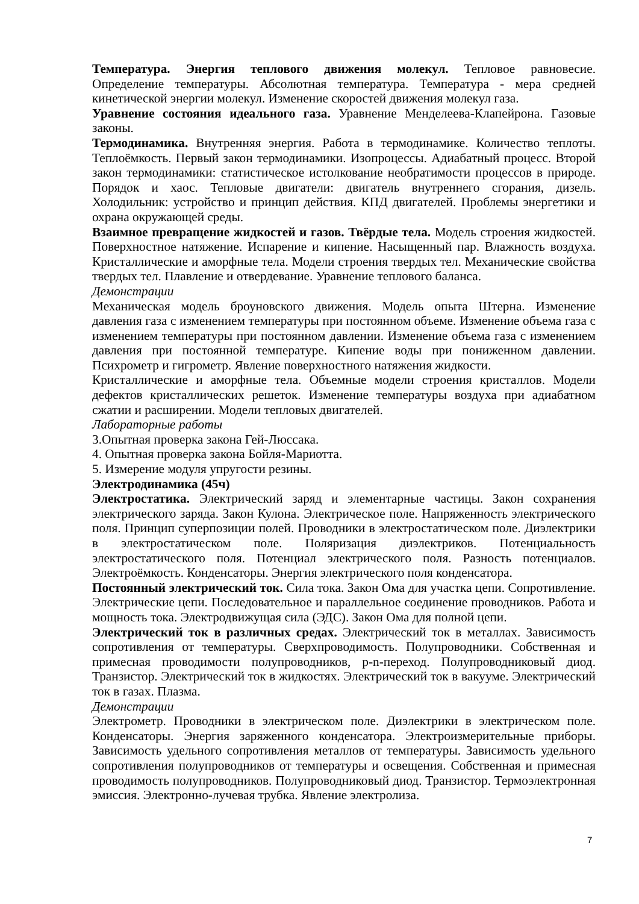Температура. Энергия теплового движения молекул. Тепловое равновесие. Определение температуры. Абсолютная температура. Температура - мера средней кинетической энергии молекул. Изменение скоростей движения молекул газа.
Уравнение состояния идеального газа. Уравнение Менделеева-Клапейрона. Газовые законы.
Термодинамика. Внутренняя энергия. Работа в термодинамике. Количество теплоты. Теплоёмкость. Первый закон термодинамики. Изопроцессы. Адиабатный процесс. Второй закон термодинамики: статистическое истолкование необратимости процессов в природе. Порядок и хаос. Тепловые двигатели: двигатель внутреннего сгорания, дизель. Холодильник: устройство и принцип действия. КПД двигателей. Проблемы энергетики и охрана окружающей среды.
Взаимное превращение жидкостей и газов. Твёрдые тела. Модель строения жидкостей. Поверхностное натяжение. Испарение и кипение. Насыщенный пар. Влажность воздуха. Кристаллические и аморфные тела. Модели строения твердых тел. Механические свойства твердых тел. Плавление и отвердевание. Уравнение теплового баланса.
Демонстрации
Механическая модель броуновского движения. Модель опыта Штерна. Изменение давления газа с изменением температуры при постоянном объеме. Изменение объема газа с изменением температуры при постоянном давлении. Изменение объема газа с изменением давления при постоянной температуре. Кипение воды при пониженном давлении. Психрометр и гигрометр. Явление поверхностного натяжения жидкости.
Кристаллические и аморфные тела. Объемные модели строения кристаллов. Модели дефектов кристаллических решеток. Изменение температуры воздуха при адиабатном сжатии и расширении. Модели тепловых двигателей.
Лабораторные работы
3.Опытная проверка закона Гей-Люссака.
4. Опытная проверка закона Бойля-Мариотта.
5. Измерение модуля упругости резины.
Электродинамика (45ч)
Электростатика. Электрический заряд и элементарные частицы. Закон сохранения электрического заряда. Закон Кулона. Электрическое поле. Напряженность электрического поля. Принцип суперпозиции полей. Проводники в электростатическом поле. Диэлектрики в электростатическом поле. Поляризация диэлектриков. Потенциальность электростатического поля. Потенциал электрического поля. Разность потенциалов. Электроёмкость. Конденсаторы. Энергия электрического поля конденсатора.
Постоянный электрический ток. Сила тока. Закон Ома для участка цепи. Сопротивление. Электрические цепи. Последовательное и параллельное соединение проводников. Работа и мощность тока. Электродвижущая сила (ЭДС). Закон Ома для полной цепи.
Электрический ток в различных средах. Электрический ток в металлах. Зависимость сопротивления от температуры. Сверхпроводимость. Полупроводники. Собственная и примесная проводимости полупроводников, p-n-переход. Полупроводниковый диод. Транзистор. Электрический ток в жидкостях. Электрический ток в вакууме. Электрический ток в газах. Плазма.
Демонстрации
Электрометр. Проводники в электрическом поле. Диэлектрики в электрическом поле. Конденсаторы. Энергия заряженного конденсатора. Электроизмерительные приборы. Зависимость удельного сопротивления металлов от температуры. Зависимость удельного сопротивления полупроводников от температуры и освещения. Собственная и примесная проводимость полупроводников. Полупроводниковый диод. Транзистор. Термоэлектронная эмиссия. Электронно-лучевая трубка. Явление электролиза.
7